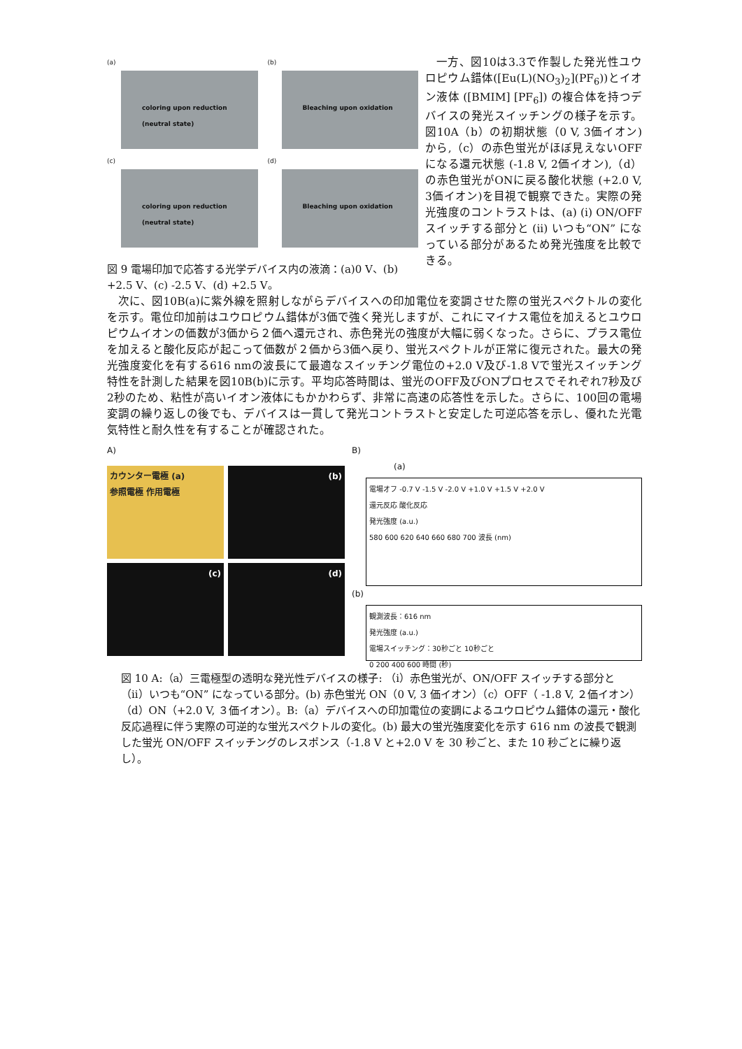(a)
coloring upon reduction (neutral state)
(b)
Bleaching upon oxidation
(c)
coloring upon reduction (neutral state)
(d)
Bleaching upon oxidation
図 9 電場印加で応答する光学デバイス内の液滴：(a)0 V、(b) +2.5 V、(c) -2.5 V、(d) +2.5 V。
一方、図10は3.3で作製した発光性ユウロピウム錯体([Eu(L)(NO<sub>3</sub>)<sub>2</sub>](PF<sub>6</sub>))とイオン液体 ([BMIM] [PF<sub>6</sub>]) の複合体を持つデバイスの発光スイッチングの様子を示す。図10A（b）の初期状態（0 V, 3価イオン)から,（c）の赤色蛍光がほぼ見えないOFFになる還元状態 (-1.8 V, 2価イオン),（d）の赤色蛍光がONに戻る酸化状態 (+2.0 V, 3価イオン)を目視で観察できた。実際の発光強度のコントラストは、(a) (i) ON/OFFスイッチする部分と (ii) いつも“ON” になっている部分があるため発光強度を比較できる。
次に、図10B(a)に紫外線を照射しながらデバイスへの印加電位を変調させた際の蛍光スペクトルの変化を示す。電位印加前はユウロピウム錯体が3価で強く発光しますが、これにマイナス電位を加えるとユウロピウムイオンの価数が3価から２価へ還元され、赤色発光の強度が大幅に弱くなった。さらに、プラス電位を加えると酸化反応が起こって価数が２価から3価へ戻り、蛍光スペクトルが正常に復元された。最大の発光強度変化を有する616 nmの波長にて最適なスイッチング電位の+2.0 V及び-1.8 Vで蛍光スイッチング特性を計測した結果を図10B(b)に示す。平均応答時間は、蛍光のOFF及びONプロセスでそれぞれ7秒及び2秒のため、粘性が高いイオン液体にもかかわらず、非常に高速の応答性を示した。さらに、100回の電場変調の繰り返しの後でも、デバイスは一貫して発光コントラストと安定した可逆応答を示し、優れた光電気特性と耐久性を有することが確認された。
A)
カウンター電極 (a)
参照電極 作用電極
(b)
(c)
(d)
B)
(a)
電場オフ -0.7 V -1.5 V -2.0 V +1.0 V +1.5 V +2.0 V
還元反応 酸化反応
発光強度 (a.u.)
580 600 620 640 660 680 700 波長 (nm)
(b)
観測波長：616 nm
発光強度 (a.u.)
電場スイッチング：30秒ごと 10秒ごと
0 200 400 600 時間 (秒)
図 10 A:（a）三電極型の透明な発光性デバイスの様子: （i）赤色蛍光が、ON/OFF スイッチする部分と（ii）いつも“ON” になっている部分。(b) 赤色蛍光 ON（0 V, 3 価イオン）（c）OFF（ -1.8 V, ２価イオン）（d）ON（+2.0 V, ３価イオン）。B:（a）デバイスへの印加電位の変調によるユウロピウム錯体の還元・酸化反応過程に伴う実際の可逆的な蛍光スペクトルの変化。(b) 最大の蛍光強度変化を示す 616 nm の波長で観測した蛍光 ON/OFF スイッチングのレスポンス（-1.8 V と+2.0 V を 30 秒ごと、また 10 秒ごとに繰り返し）。